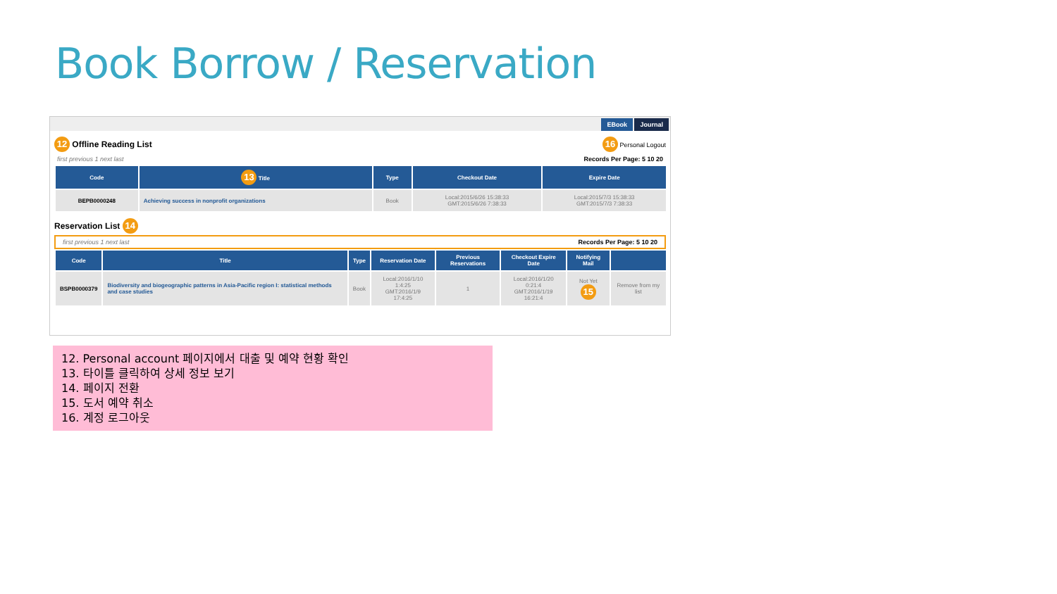Book Borrow / Reservation
EBook Journal
12 Offline Reading List 16 Personal Logout
first previous 1 next last Records Per Page: 5 10 20
| Code | 13 Title | Type | Checkout Date | Expire Date |
| --- | --- | --- | --- | --- |
| BEPB0000248 | Achieving success in nonprofit organizations | Book | Local:2015/6/26 15:38:33 GMT:2015/6/26 7:38:33 | Local:2015/7/3 15:38:33 GMT:2015/7/3 7:38:33 |
Reservation List 14
first previous 1 next last Records Per Page: 5 10 20
| Code | Title | Type | Reservation Date | Previous Reservations | Checkout Expire Date | Notifying Mail | |
| --- | --- | --- | --- | --- | --- | --- | --- |
| BSPB0000379 | Biodiversity and biogeographic patterns in Asia-Pacific region I: statistical methods and case studies | Book | Local:2016/1/10 1:4:25 GMT:2016/1/9 17:4:25 | 1 | Local:2016/1/20 0:21:4 GMT:2016/1/19 16:21:4 | Not Yet 15 | Remove from my list |
12. Personal account 페이지에서 대출 및 예약 현황 확인
13. 타이틀 클릭하여 상세 정보 보기
14. 페이지 전환
15. 도서 예약 취소
16. 계정 로그아웃